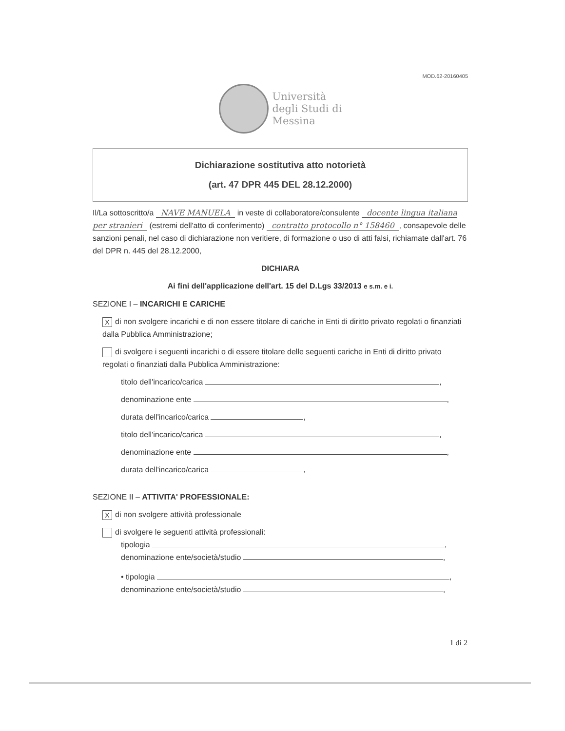MOD.62-20160405
Università
degli Studi di
Messina
Dichiarazione sostitutiva atto notorietà
(art. 47 DPR 445 DEL 28.12.2000)
Il/La sottoscritto/a NAVE MANUELA in veste di collaboratore/consulente docente lingua italiana per stranieri (estremi dell'atto di conferimento) contratto protocollo n° 158460, consapevole delle sanzioni penali, nel caso di dichiarazione non veritiere, di formazione o uso di atti falsi, richiamate dall'art. 76 del DPR n. 445 del 28.12.2000,
DICHIARA
Ai fini dell'applicazione dell'art. 15 del D.Lgs 33/2013 e s.m. e i.
SEZIONE I – INCARICHI E CARICHE
Xdi non svolgere incarichi e di non essere titolare di cariche in Enti di diritto privato regolati o finanziati dalla Pubblica Amministrazione;
di svolgere i seguenti incarichi o di essere titolare delle seguenti cariche in Enti di diritto privato regolati o finanziati dalla Pubblica Amministrazione:
titolo dell'incarico/carica ,
denominazione ente ,
durata dell'incarico/carica ,
titolo dell'incarico/carica ,
denominazione ente ,
durata dell'incarico/carica ,
SEZIONE II – ATTIVITA' PROFESSIONALE:
Xdi non svolgere attività professionale
di svolgere le seguenti attività professionali:
tipologia ,
denominazione ente/società/studio ,
• tipologia ,
denominazione ente/società/studio ,
1 di 2